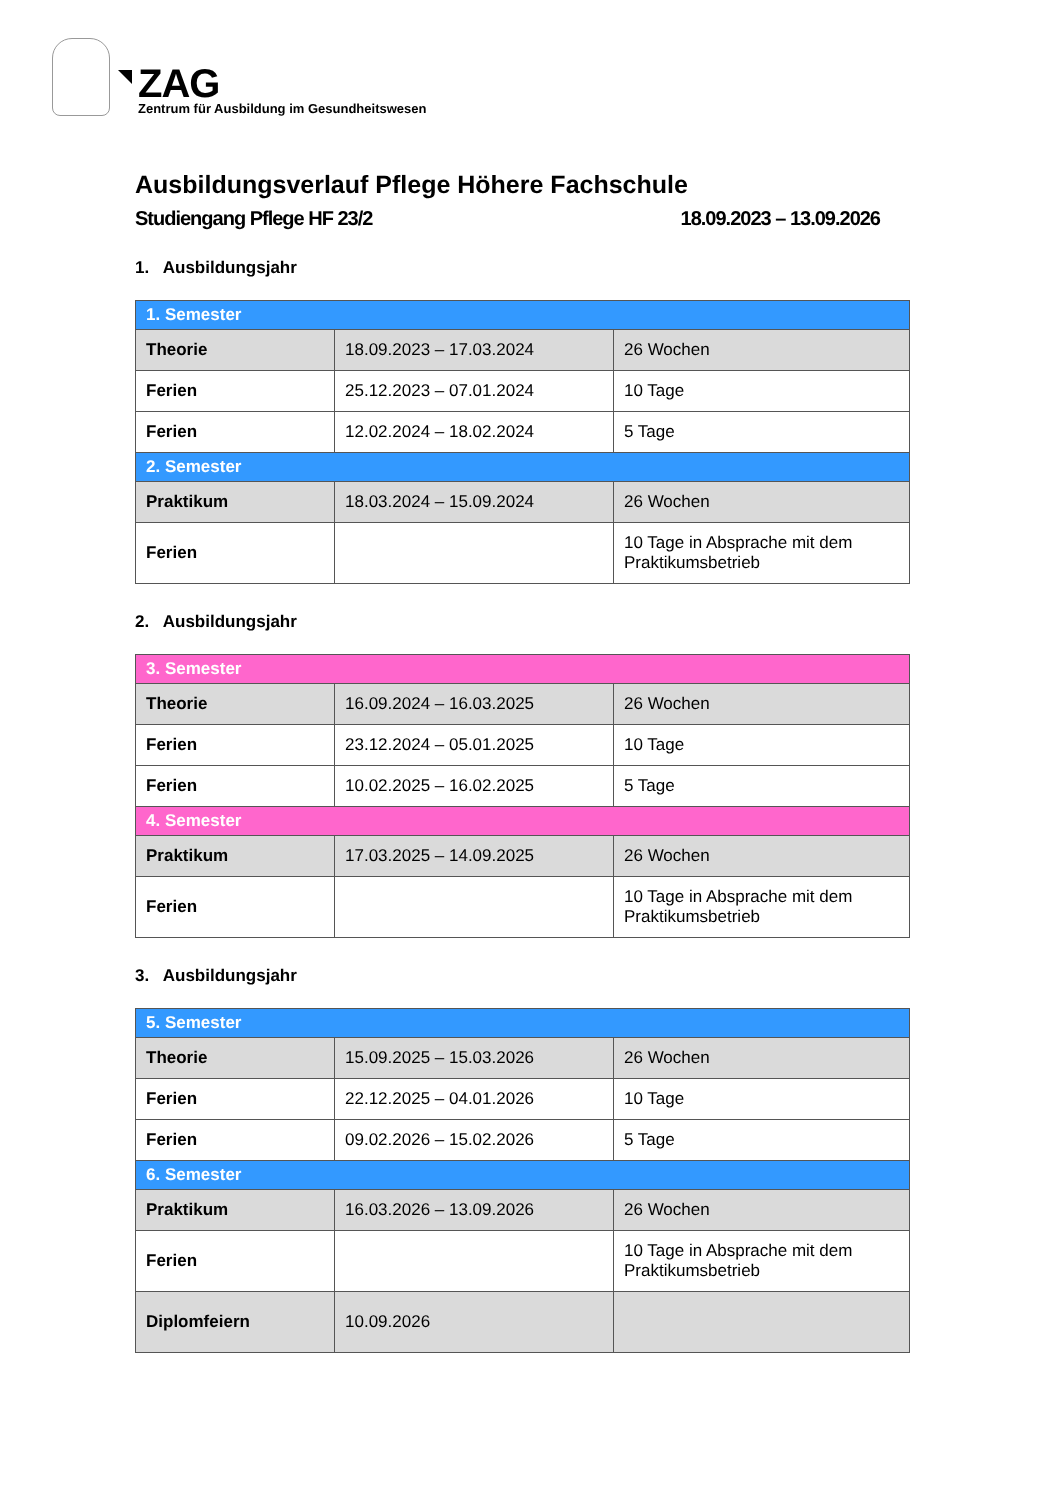ZAG
Zentrum für Ausbildung im Gesundheitswesen
Ausbildungsverlauf Pflege Höhere Fachschule
Studiengang Pflege HF 23/2 18.09.2023 – 13.09.2026
1. Ausbildungsjahr
| 1. Semester | | |
| --- | --- | --- |
| Theorie | 18.09.2023 – 17.03.2024 | 26 Wochen |
| Ferien | 25.12.2023 – 07.01.2024 | 10 Tage |
| Ferien | 12.02.2024 – 18.02.2024 | 5 Tage |
| 2. Semester | | |
| Praktikum | 18.03.2024 – 15.09.2024 | 26 Wochen |
| Ferien | | 10 Tage in Absprache mit dem Praktikumsbetrieb |
2. Ausbildungsjahr
| 3. Semester | | |
| --- | --- | --- |
| Theorie | 16.09.2024 – 16.03.2025 | 26 Wochen |
| Ferien | 23.12.2024 – 05.01.2025 | 10 Tage |
| Ferien | 10.02.2025 – 16.02.2025 | 5 Tage |
| 4. Semester | | |
| Praktikum | 17.03.2025 – 14.09.2025 | 26 Wochen |
| Ferien | | 10 Tage in Absprache mit dem Praktikumsbetrieb |
3. Ausbildungsjahr
| 5. Semester | | |
| --- | --- | --- |
| Theorie | 15.09.2025 – 15.03.2026 | 26 Wochen |
| Ferien | 22.12.2025 – 04.01.2026 | 10 Tage |
| Ferien | 09.02.2026 – 15.02.2026 | 5 Tage |
| 6. Semester | | |
| Praktikum | 16.03.2026 – 13.09.2026 | 26 Wochen |
| Ferien | | 10 Tage in Absprache mit dem Praktikumsbetrieb |
| Diplomfeiern | 10.09.2026 | |